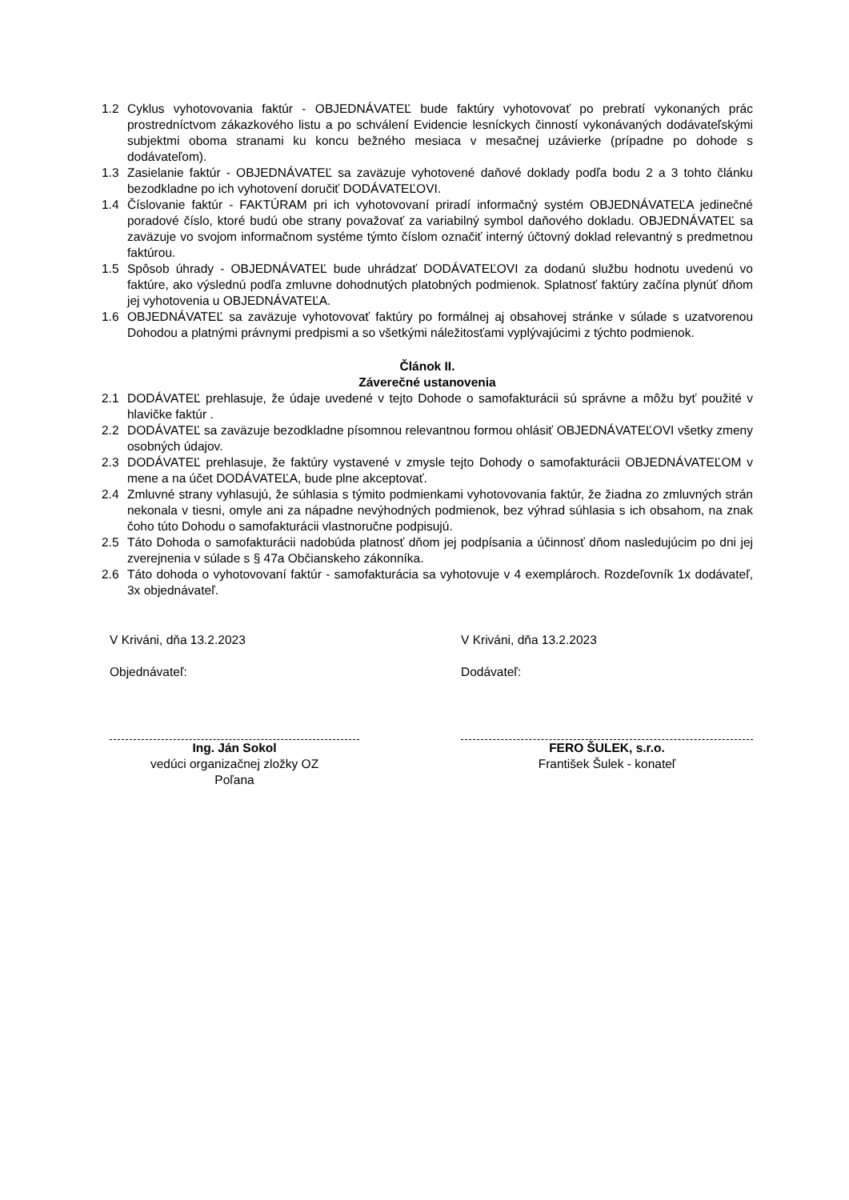1.2 Cyklus vyhotovovania faktúr - OBJEDNÁVATEĽ bude faktúry vyhotovovať po prebratí vykonaných prác prostredníctvom zákazkového listu a po schválení Evidencie lesníckych činností vykonávaných dodávateľskými subjektmi oboma stranami ku koncu bežného mesiaca v mesačnej uzávierke (prípadne po dohode s dodávateľom).
1.3 Zasielanie faktúr - OBJEDNÁVATEĽ sa zaväzuje vyhotovené daňové doklady podľa bodu 2 a 3 tohto článku bezodkladne po ich vyhotovení doručiť DODÁVATEĽOVI.
1.4 Číslovanie faktúr - FAKTÚRAM pri ich vyhotovovaní priradí informačný systém OBJEDNÁVATEĽA jedinečné poradové číslo, ktoré budú obe strany považovať za variabilný symbol daňového dokladu. OBJEDNÁVATEĽ sa zaväzuje vo svojom informačnom systéme týmto číslom označiť interný účtovný doklad relevantný s predmetnou faktúrou.
1.5 Spôsob úhrady - OBJEDNÁVATEĽ bude uhrádzať DODÁVATEĽOVI za dodanú službu hodnotu uvedenú vo faktúre, ako výslednú podľa zmluvne dohodnutých platobných podmienok. Splatnosť faktúry začína plynúť dňom jej vyhotovenia u OBJEDNÁVATEĽA.
1.6 OBJEDNÁVATEĽ sa zaväzuje vyhotovovať faktúry po formálnej aj obsahovej stránke v súlade s uzatvorenou Dohodou a platnými právnymi predpismi a so všetkými náležitosťami vyplývajúcimi z týchto podmienok.
Článok II.
Záverečné ustanovenia
2.1 DODÁVATEĽ prehlasuje, že údaje uvedené v tejto Dohode o samofakturácii sú správne a môžu byť použité v hlavičke faktúr .
2.2 DODÁVATEĽ sa zaväzuje bezodkladne písomnou relevantnou formou ohlásiť OBJEDNÁVATEĽOVI všetky zmeny osobných údajov.
2.3 DODÁVATEĽ prehlasuje, že faktúry vystavené v zmysle tejto Dohody o samofakturácii OBJEDNÁVATEĽOM v mene a na účet DODÁVATEĽA, bude plne akceptovať.
2.4 Zmluvné strany vyhlasujú, že súhlasia s týmito podmienkami vyhotovovania faktúr, že žiadna zo zmluvných strán nekonala v tiesni, omyle ani za nápadne nevýhodných podmienok, bez výhrad súhlasia s ich obsahom, na znak čoho túto Dohodu o samofakturácii vlastnoručne podpisujú.
2.5 Táto Dohoda o samofakturácii nadobúda platnosť dňom jej podpísania a účinnosť dňom nasledujúcim po dni jej zverejnenia v súlade s § 47a Občianskeho zákonníka.
2.6 Táto dohoda o vyhotovovaní faktúr - samofakturácia sa vyhotovuje v 4 exemplároch. Rozdeľovník 1x dodávateľ, 3x objednávateľ.
V Kriváni, dňa 13.2.2023
Objednávateľ:
Ing. Ján Sokol
vedúci organizačnej zložky OZ
Poľana
V Kriváni, dňa 13.2.2023
Dodávateľ:
FERO ŠULEK, s.r.o.
František Šulek - konateľ